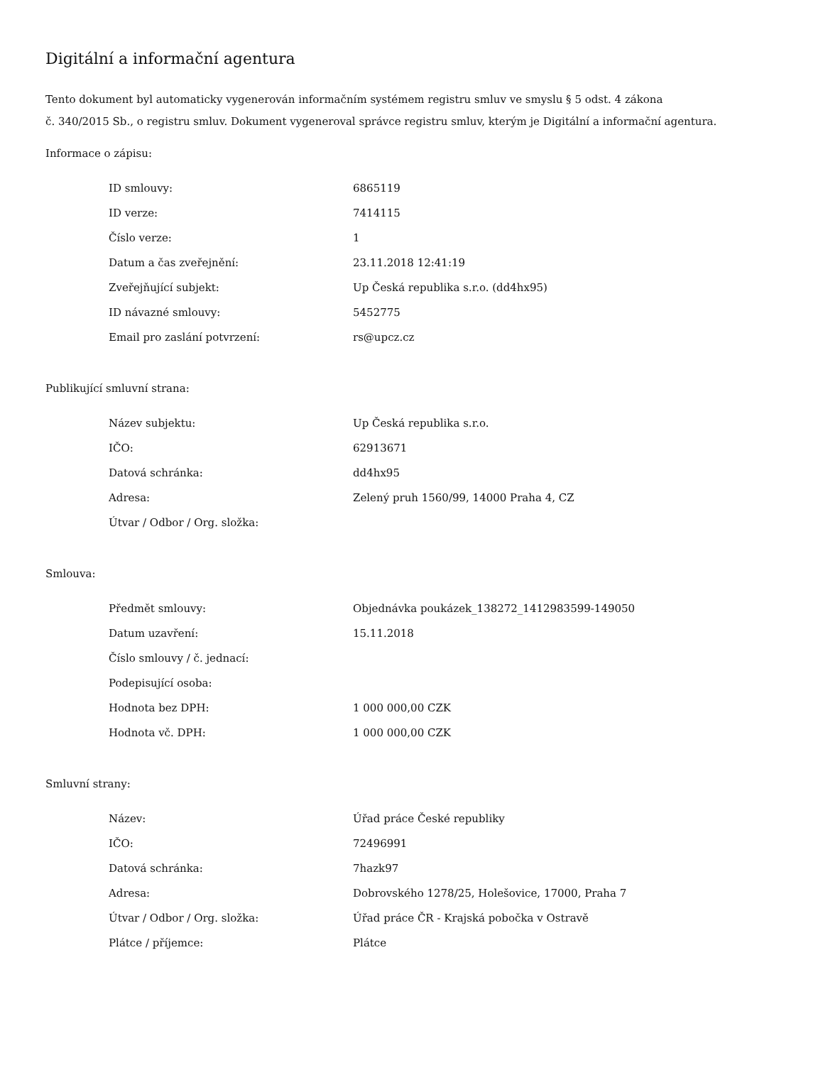Digitální a informační agentura
Tento dokument byl automaticky vygenerován informačním systémem registru smluv ve smyslu § 5 odst. 4 zákona
č. 340/2015 Sb., o registru smluv. Dokument vygeneroval správce registru smluv, kterým je Digitální a informační agentura.
Informace o zápisu:
| ID smlouvy: | 6865119 |
| ID verze: | 7414115 |
| Číslo verze: | 1 |
| Datum a čas zveřejnění: | 23.11.2018 12:41:19 |
| Zveřejňující subjekt: | Up Česká republika s.r.o. (dd4hx95) |
| ID návazné smlouvy: | 5452775 |
| Email pro zaslání potvrzení: | rs@upcz.cz |
Publikující smluvní strana:
| Název subjektu: | Up Česká republika s.r.o. |
| IČO: | 62913671 |
| Datová schránka: | dd4hx95 |
| Adresa: | Zelený pruh 1560/99, 14000 Praha 4, CZ |
| Útvar / Odbor / Org. složka: | |
Smlouva:
| Předmět smlouvy: | Objednávka poukázek_138272_1412983599-149050 |
| Datum uzavření: | 15.11.2018 |
| Číslo smlouvy / č. jednací: | |
| Podepisující osoba: | |
| Hodnota bez DPH: | 1 000 000,00 CZK |
| Hodnota vč. DPH: | 1 000 000,00 CZK |
Smluvní strany:
| Název: | Úřad práce České republiky |
| IČO: | 72496991 |
| Datová schránka: | 7hazk97 |
| Adresa: | Dobrovského 1278/25, Holešovice, 17000, Praha 7 |
| Útvar / Odbor / Org. složka: | Úřad práce ČR - Krajská pobočka v Ostravě |
| Plátce / příjemce: | Plátce |